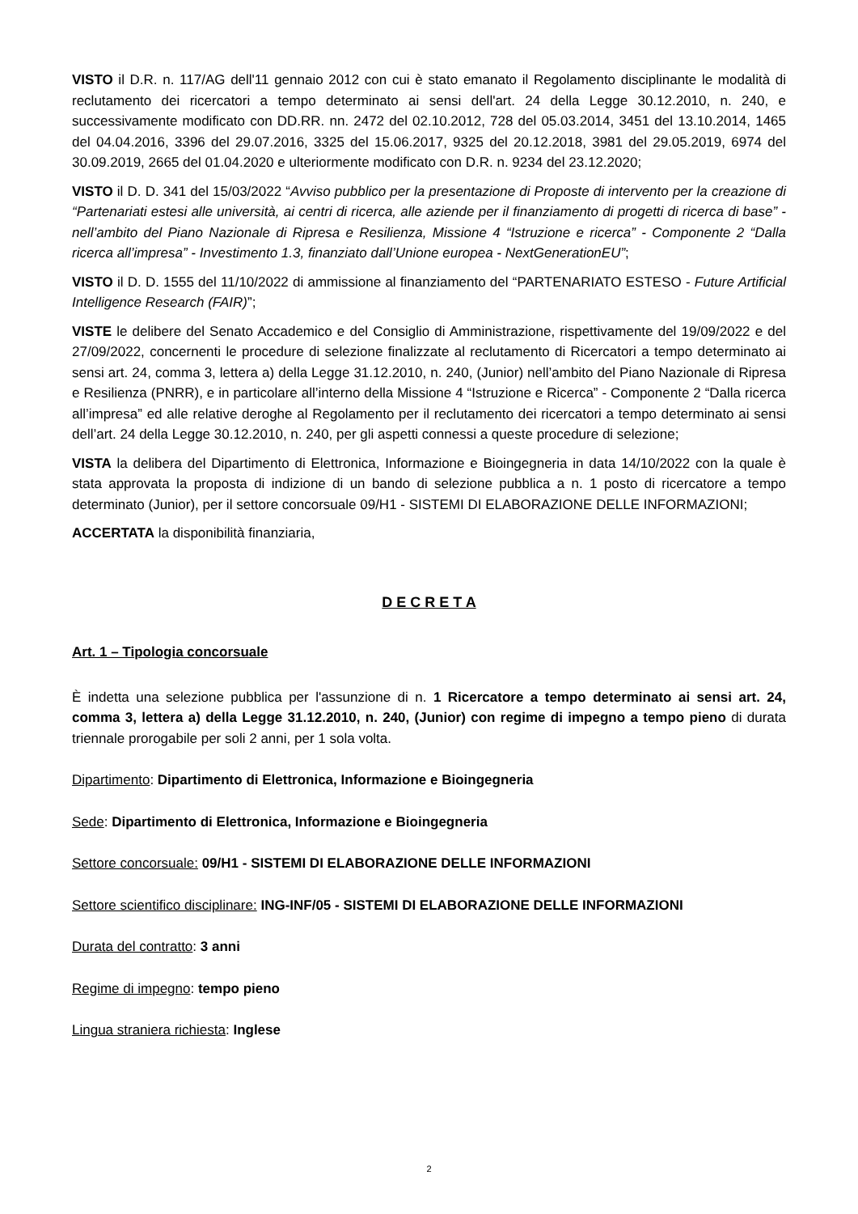VISTO il D.R. n. 117/AG dell'11 gennaio 2012 con cui è stato emanato il Regolamento disciplinante le modalità di reclutamento dei ricercatori a tempo determinato ai sensi dell'art. 24 della Legge 30.12.2010, n. 240, e successivamente modificato con DD.RR. nn. 2472 del 02.10.2012, 728 del 05.03.2014, 3451 del 13.10.2014, 1465 del 04.04.2016, 3396 del 29.07.2016, 3325 del 15.06.2017, 9325 del 20.12.2018, 3981 del 29.05.2019, 6974 del 30.09.2019, 2665 del 01.04.2020 e ulteriormente modificato con D.R. n. 9234 del 23.12.2020;
VISTO il D. D. 341 del 15/03/2022 “Avviso pubblico per la presentazione di Proposte di intervento per la creazione di “Partenariati estesi alle università, ai centri di ricerca, alle aziende per il finanziamento di progetti di ricerca di base” - nell’ambito del Piano Nazionale di Ripresa e Resilienza, Missione 4 “Istruzione e ricerca” - Componente 2 “Dalla ricerca all’impresa” - Investimento 1.3, finanziato dall’Unione europea - NextGenerationEU”;
VISTO il D. D. 1555 del 11/10/2022 di ammissione al finanziamento del “PARTENARIATO ESTESO - Future Artificial Intelligence Research (FAIR)”;
VISTE le delibere del Senato Accademico e del Consiglio di Amministrazione, rispettivamente del 19/09/2022 e del 27/09/2022, concernenti le procedure di selezione finalizzate al reclutamento di Ricercatori a tempo determinato ai sensi art. 24, comma 3, lettera a) della Legge 31.12.2010, n. 240, (Junior) nell’ambito del Piano Nazionale di Ripresa e Resilienza (PNRR), e in particolare all’interno della Missione 4 “Istruzione e Ricerca” - Componente 2 “Dalla ricerca all’impresa” ed alle relative deroghe al Regolamento per il reclutamento dei ricercatori a tempo determinato ai sensi dell’art. 24 della Legge 30.12.2010, n. 240, per gli aspetti connessi a queste procedure di selezione;
VISTA la delibera del Dipartimento di Elettronica, Informazione e Bioingegneria in data 14/10/2022 con la quale è stata approvata la proposta di indizione di un bando di selezione pubblica a n. 1 posto di ricercatore a tempo determinato (Junior), per il settore concorsuale 09/H1 - SISTEMI DI ELABORAZIONE DELLE INFORMAZIONI;
ACCERTATA la disponibilità finanziaria,
D E C R E T A
Art. 1 – Tipologia concorsuale
È indetta una selezione pubblica per l'assunzione di n. 1 Ricercatore a tempo determinato ai sensi art. 24, comma 3, lettera a) della Legge 31.12.2010, n. 240, (Junior) con regime di impegno a tempo pieno di durata triennale prorogabile per soli 2 anni, per 1 sola volta.
Dipartimento: Dipartimento di Elettronica, Informazione e Bioingegneria
Sede: Dipartimento di Elettronica, Informazione e Bioingegneria
Settore concorsuale: 09/H1 - SISTEMI DI ELABORAZIONE DELLE INFORMAZIONI
Settore scientifico disciplinare: ING-INF/05 - SISTEMI DI ELABORAZIONE DELLE INFORMAZIONI
Durata del contratto: 3 anni
Regime di impegno: tempo pieno
Lingua straniera richiesta: Inglese
2